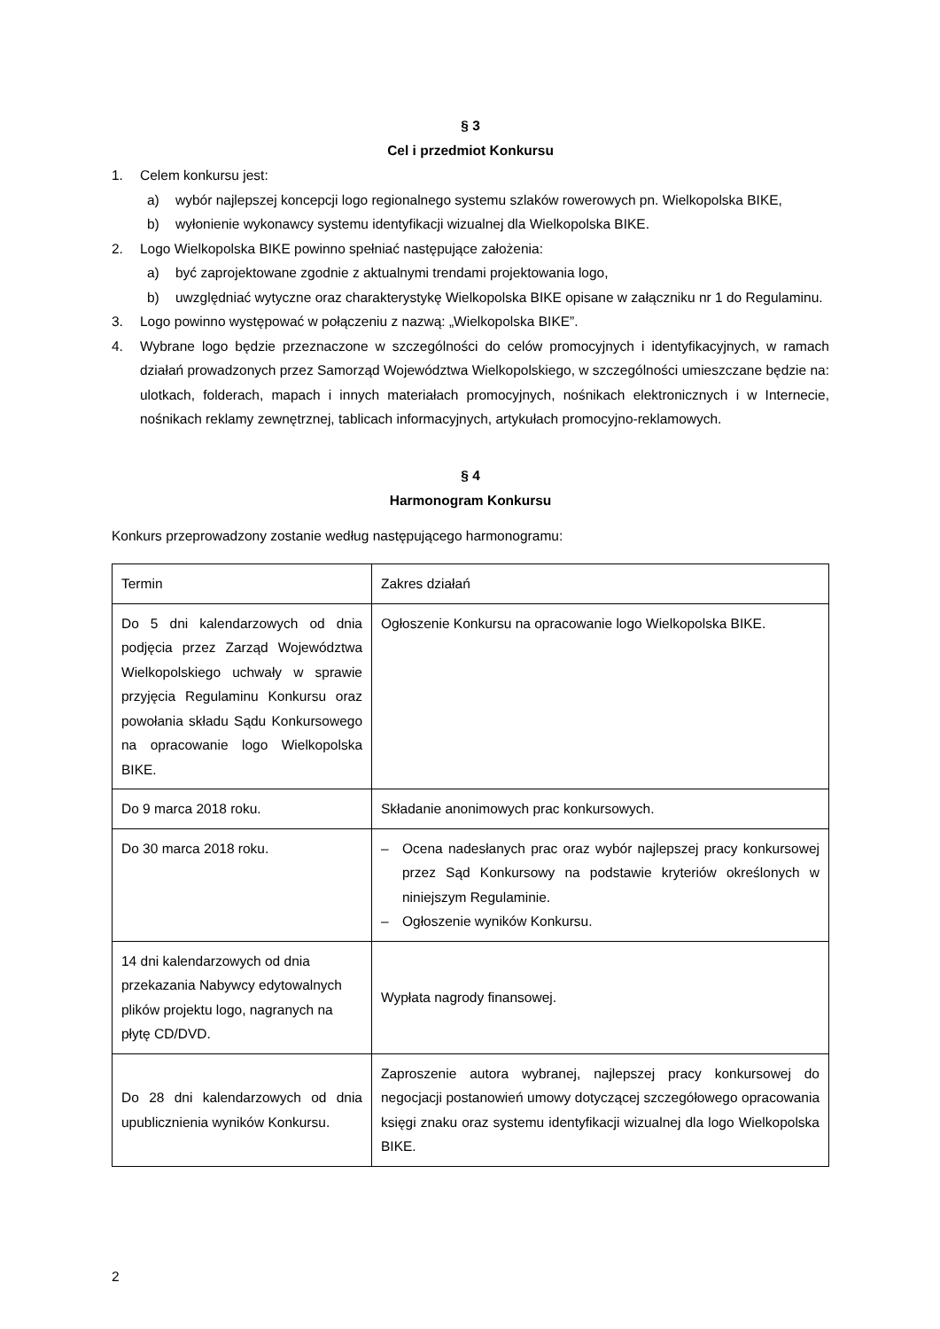§ 3
Cel i przedmiot Konkursu
1. Celem konkursu jest:
a) wybór najlepszej koncepcji logo regionalnego systemu szlaków rowerowych pn. Wielkopolska BIKE,
b) wyłonienie wykonawcy systemu identyfikacji wizualnej dla Wielkopolska BIKE.
2. Logo Wielkopolska BIKE powinno spełniać następujące założenia:
a) być zaprojektowane zgodnie z aktualnymi trendami projektowania logo,
b) uwzględniać wytyczne oraz charakterystykę Wielkopolska BIKE opisane w załączniku nr 1 do Regulaminu.
3. Logo powinno występować w połączeniu z nazwą: „Wielkopolska BIKE”.
4. Wybrane logo będzie przeznaczone w szczególności do celów promocyjnych i identyfikacyjnych, w ramach działań prowadzonych przez Samorząd Województwa Wielkopolskiego, w szczególności umieszczane będzie na: ulotkach, folderach, mapach i innych materiałach promocyjnych, nośnikach elektronicznych i w Internecie, nośnikach reklamy zewnętrznej, tablicach informacyjnych, artykułach promocyjno-reklamowych.
§ 4
Harmonogram Konkursu
Konkurs przeprowadzony zostanie według następującego harmonogramu:
| Termin | Zakres działań |
| Do 5 dni kalendarzowych od dnia podjęcia przez Zarząd Województwa Wielkopolskiego uchwały w sprawie przyjęcia Regulaminu Konkursu oraz powołania składu Sądu Konkursowego na opracowanie logo Wielkopolska BIKE. | Ogłoszenie Konkursu na opracowanie logo Wielkopolska BIKE. |
| Do 9 marca 2018 roku. | Składanie anonimowych prac konkursowych. |
| Do 30 marca 2018 roku. | – Ocena nadesłanych prac oraz wybór najlepszej pracy konkursowej przez Sąd Konkursowy na podstawie kryteriów określonych w niniejszym Regulaminie. – Ogłoszenie wyników Konkursu. |
| 14 dni kalendarzowych od dnia przekazania Nabywcy edytowalnych plików projektu logo, nagranych na płytę CD/DVD. | Wypłata nagrody finansowej. |
| Do 28 dni kalendarzowych od dnia upublicznienia wyników Konkursu. | Zaproszenie autora wybranej, najlepszej pracy konkursowej do negocjacji postanowień umowy dotyczącej szczegółowego opracowania księgi znaku oraz systemu identyfikacji wizualnej dla logo Wielkopolska BIKE. |
2